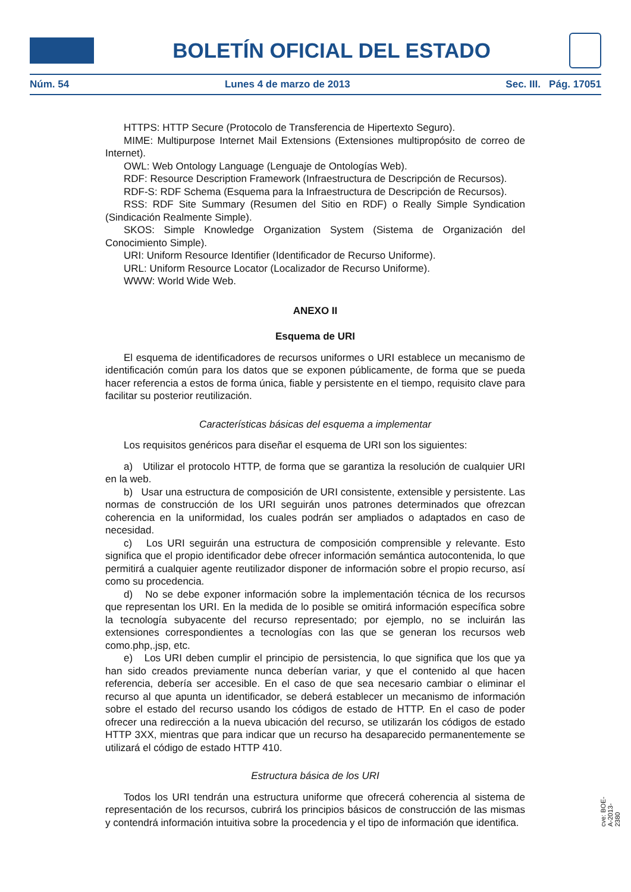BOLETÍN OFICIAL DEL ESTADO
Núm. 54 Lunes 4 de marzo de 2013 Sec. III. Pág. 17051
HTTPS: HTTP Secure (Protocolo de Transferencia de Hipertexto Seguro).
MIME: Multipurpose Internet Mail Extensions (Extensiones multipropósito de correo de Internet).
OWL: Web Ontology Language (Lenguaje de Ontologías Web).
RDF: Resource Description Framework (Infraestructura de Descripción de Recursos).
RDF-S: RDF Schema (Esquema para la Infraestructura de Descripción de Recursos).
RSS: RDF Site Summary (Resumen del Sitio en RDF) o Really Simple Syndication (Sindicación Realmente Simple).
SKOS: Simple Knowledge Organization System (Sistema de Organización del Conocimiento Simple).
URI: Uniform Resource Identifier (Identificador de Recurso Uniforme).
URL: Uniform Resource Locator (Localizador de Recurso Uniforme).
WWW: World Wide Web.
ANEXO II
Esquema de URI
El esquema de identificadores de recursos uniformes o URI establece un mecanismo de identificación común para los datos que se exponen públicamente, de forma que se pueda hacer referencia a estos de forma única, fiable y persistente en el tiempo, requisito clave para facilitar su posterior reutilización.
Características básicas del esquema a implementar
Los requisitos genéricos para diseñar el esquema de URI son los siguientes:
a) Utilizar el protocolo HTTP, de forma que se garantiza la resolución de cualquier URI en la web.
b) Usar una estructura de composición de URI consistente, extensible y persistente. Las normas de construcción de los URI seguirán unos patrones determinados que ofrezcan coherencia en la uniformidad, los cuales podrán ser ampliados o adaptados en caso de necesidad.
c) Los URI seguirán una estructura de composición comprensible y relevante. Esto significa que el propio identificador debe ofrecer información semántica autocontenida, lo que permitirá a cualquier agente reutilizador disponer de información sobre el propio recurso, así como su procedencia.
d) No se debe exponer información sobre la implementación técnica de los recursos que representan los URI. En la medida de lo posible se omitirá información específica sobre la tecnología subyacente del recurso representado; por ejemplo, no se incluirán las extensiones correspondientes a tecnologías con las que se generan los recursos web como.php,.jsp, etc.
e) Los URI deben cumplir el principio de persistencia, lo que significa que los que ya han sido creados previamente nunca deberían variar, y que el contenido al que hacen referencia, debería ser accesible. En el caso de que sea necesario cambiar o eliminar el recurso al que apunta un identificador, se deberá establecer un mecanismo de información sobre el estado del recurso usando los códigos de estado de HTTP. En el caso de poder ofrecer una redirección a la nueva ubicación del recurso, se utilizarán los códigos de estado HTTP 3XX, mientras que para indicar que un recurso ha desaparecido permanentemente se utilizará el código de estado HTTP 410.
Estructura básica de los URI
Todos los URI tendrán una estructura uniforme que ofrecerá coherencia al sistema de representación de los recursos, cubrirá los principios básicos de construcción de las mismas y contendrá información intuitiva sobre la procedencia y el tipo de información que identifica.
cve: BOE-A-2013-2380